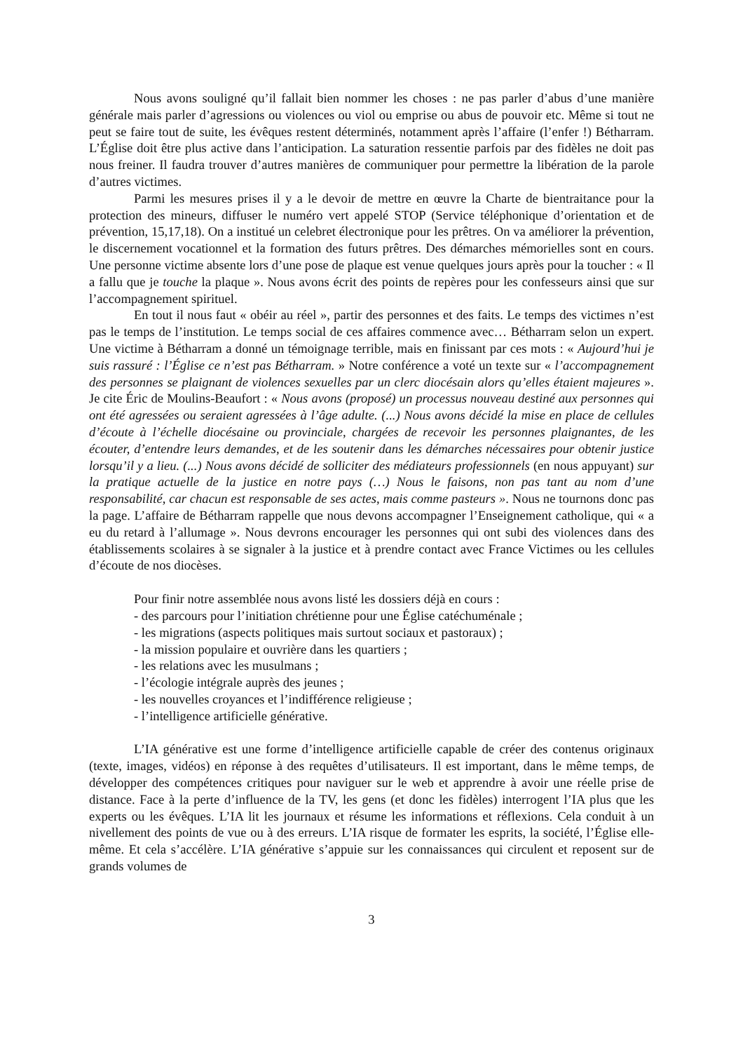Nous avons souligné qu’il fallait bien nommer les choses : ne pas parler d’abus d’une manière générale mais parler d’agressions ou violences ou viol ou emprise ou abus de pouvoir etc. Même si tout ne peut se faire tout de suite, les évêques restent déterminés, notamment après l’affaire (l’enfer !) Bétharram. L’Église doit être plus active dans l’anticipation. La saturation ressentie parfois par des fidèles ne doit pas nous freiner. Il faudra trouver d’autres manières de communiquer pour permettre la libération de la parole d’autres victimes.
Parmi les mesures prises il y a le devoir de mettre en œuvre la Charte de bientraitance pour la protection des mineurs, diffuser le numéro vert appelé STOP (Service téléphonique d’orientation et de prévention, 15,17,18). On a institué un celebret électronique pour les prêtres. On va améliorer la prévention, le discernement vocationnel et la formation des futurs prêtres. Des démarches mémorielles sont en cours. Une personne victime absente lors d’une pose de plaque est venue quelques jours après pour la toucher : « Il a fallu que je touche la plaque ». Nous avons écrit des points de repères pour les confesseurs ainsi que sur l’accompagnement spirituel.
En tout il nous faut « obéir au réel », partir des personnes et des faits. Le temps des victimes n’est pas le temps de l’institution. Le temps social de ces affaires commence avec… Bétharram selon un expert. Une victime à Bétharram a donné un témoignage terrible, mais en finissant par ces mots : « Aujourd’hui je suis rassuré : l’Église ce n’est pas Bétharram. » Notre conférence a voté un texte sur « l’accompagnement des personnes se plaignant de violences sexuelles par un clerc diocésain alors qu’elles étaient majeures ». Je cite Éric de Moulins-Beaufort : « Nous avons (proposé) un processus nouveau destiné aux personnes qui ont été agressées ou seraient agressées à l’âge adulte. (...) Nous avons décidé la mise en place de cellules d’écoute à l’échelle diocésaine ou provinciale, chargées de recevoir les personnes plaignantes, de les écouter, d’entendre leurs demandes, et de les soutenir dans les démarches nécessaires pour obtenir justice lorsqu’il y a lieu. (...) Nous avons décidé de solliciter des médiateurs professionnels (en nous appuyant) sur la pratique actuelle de la justice en notre pays (…) Nous le faisons, non pas tant au nom d’une responsabilité, car chacun est responsable de ses actes, mais comme pasteurs ». Nous ne tournons donc pas la page. L’affaire de Bétharram rappelle que nous devons accompagner l’Enseignement catholique, qui « a eu du retard à l’allumage ». Nous devrons encourager les personnes qui ont subi des violences dans des établissements scolaires à se signaler à la justice et à prendre contact avec France Victimes ou les cellules d’écoute de nos diocèses.
Pour finir notre assemblée nous avons listé les dossiers déjà en cours :
- des parcours pour l’initiation chrétienne pour une Église catéchuménale ;
- les migrations (aspects politiques mais surtout sociaux et pastoraux) ;
- la mission populaire et ouvrière dans les quartiers ;
- les relations avec les musulmans ;
- l’écologie intégrale auprès des jeunes ;
- les nouvelles croyances et l’indifférence religieuse ;
- l’intelligence artificielle générative.
L’IA générative est une forme d’intelligence artificielle capable de créer des contenus originaux (texte, images, vidéos) en réponse à des requêtes d’utilisateurs. Il est important, dans le même temps, de développer des compétences critiques pour naviguer sur le web et apprendre à avoir une réelle prise de distance. Face à la perte d’influence de la TV, les gens (et donc les fidèles) interrogent l’IA plus que les experts ou les évêques. L’IA lit les journaux et résume les informations et réflexions. Cela conduit à un nivellement des points de vue ou à des erreurs. L’IA risque de formater les esprits, la société, l’Église elle-même. Et cela s’accélère. L’IA générative s’appuie sur les connaissances qui circulent et reposent sur de grands volumes de
3